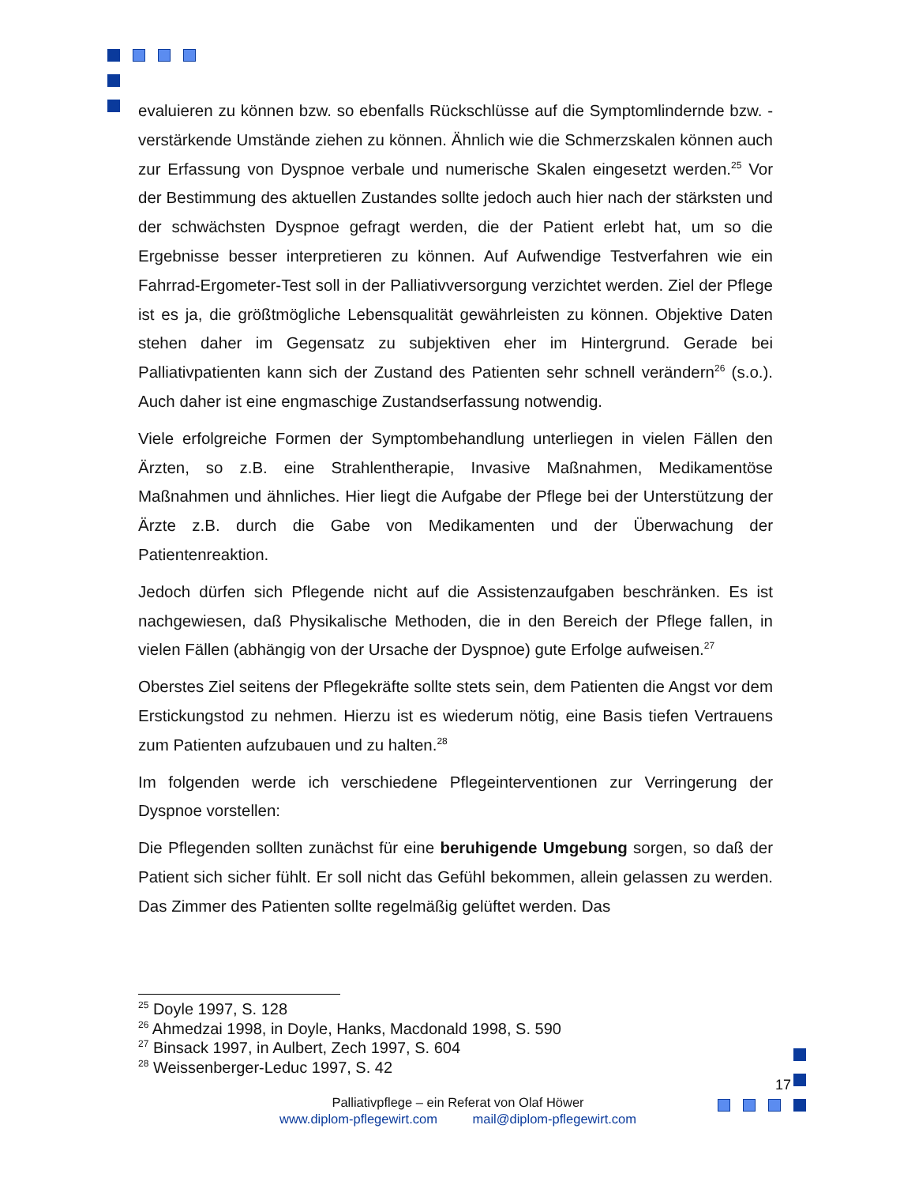evaluieren zu können bzw. so ebenfalls Rückschlüsse auf die Symptomlindernde bzw. -verstärkende Umstände ziehen zu können. Ähnlich wie die Schmerzskalen können auch zur Erfassung von Dyspnoe verbale und numerische Skalen eingesetzt werden.<sup>25</sup> Vor der Bestimmung des aktuellen Zustandes sollte jedoch auch hier nach der stärksten und der schwächsten Dyspnoe gefragt werden, die der Patient erlebt hat, um so die Ergebnisse besser interpretieren zu können. Auf Aufwendige Testverfahren wie ein Fahrrad-Ergometer-Test soll in der Palliativversorgung verzichtet werden. Ziel der Pflege ist es ja, die größtmögliche Lebensqualität gewährleisten zu können. Objektive Daten stehen daher im Gegensatz zu subjektiven eher im Hintergrund. Gerade bei Palliativpatienten kann sich der Zustand des Patienten sehr schnell verändern<sup>26</sup> (s.o.). Auch daher ist eine engmaschige Zustandserfassung notwendig.
Viele erfolgreiche Formen der Symptombehandlung unterliegen in vielen Fällen den Ärzten, so z.B. eine Strahlentherapie, Invasive Maßnahmen, Medikamentöse Maßnahmen und ähnliches. Hier liegt die Aufgabe der Pflege bei der Unterstützung der Ärzte z.B. durch die Gabe von Medikamenten und der Überwachung der Patientenreaktion.
Jedoch dürfen sich Pflegende nicht auf die Assistenzaufgaben beschränken. Es ist nachgewiesen, daß Physikalische Methoden, die in den Bereich der Pflege fallen, in vielen Fällen (abhängig von der Ursache der Dyspnoe) gute Erfolge aufweisen.<sup>27</sup>
Oberstes Ziel seitens der Pflegekräfte sollte stets sein, dem Patienten die Angst vor dem Erstickungstod zu nehmen. Hierzu ist es wiederum nötig, eine Basis tiefen Vertrauens zum Patienten aufzubauen und zu halten.<sup>28</sup>
Im folgenden werde ich verschiedene Pflegeinterventionen zur Verringerung der Dyspnoe vorstellen:
Die Pflegenden sollten zunächst für eine beruhigende Umgebung sorgen, so daß der Patient sich sicher fühlt. Er soll nicht das Gefühl bekommen, allein gelassen zu werden. Das Zimmer des Patienten sollte regelmäßig gelüftet werden. Das
<sup>25</sup> Doyle 1997, S. 128
<sup>26</sup> Ahmedzai 1998, in Doyle, Hanks, Macdonald 1998, S. 590
<sup>27</sup> Binsack 1997, in Aulbert, Zech 1997, S. 604
<sup>28</sup> Weissenberger-Leduc 1997, S. 42
17
Palliativpflege – ein Referat von Olaf Höwer
www.diplom-pflegewirt.com mail@diplom-pflegewirt.com